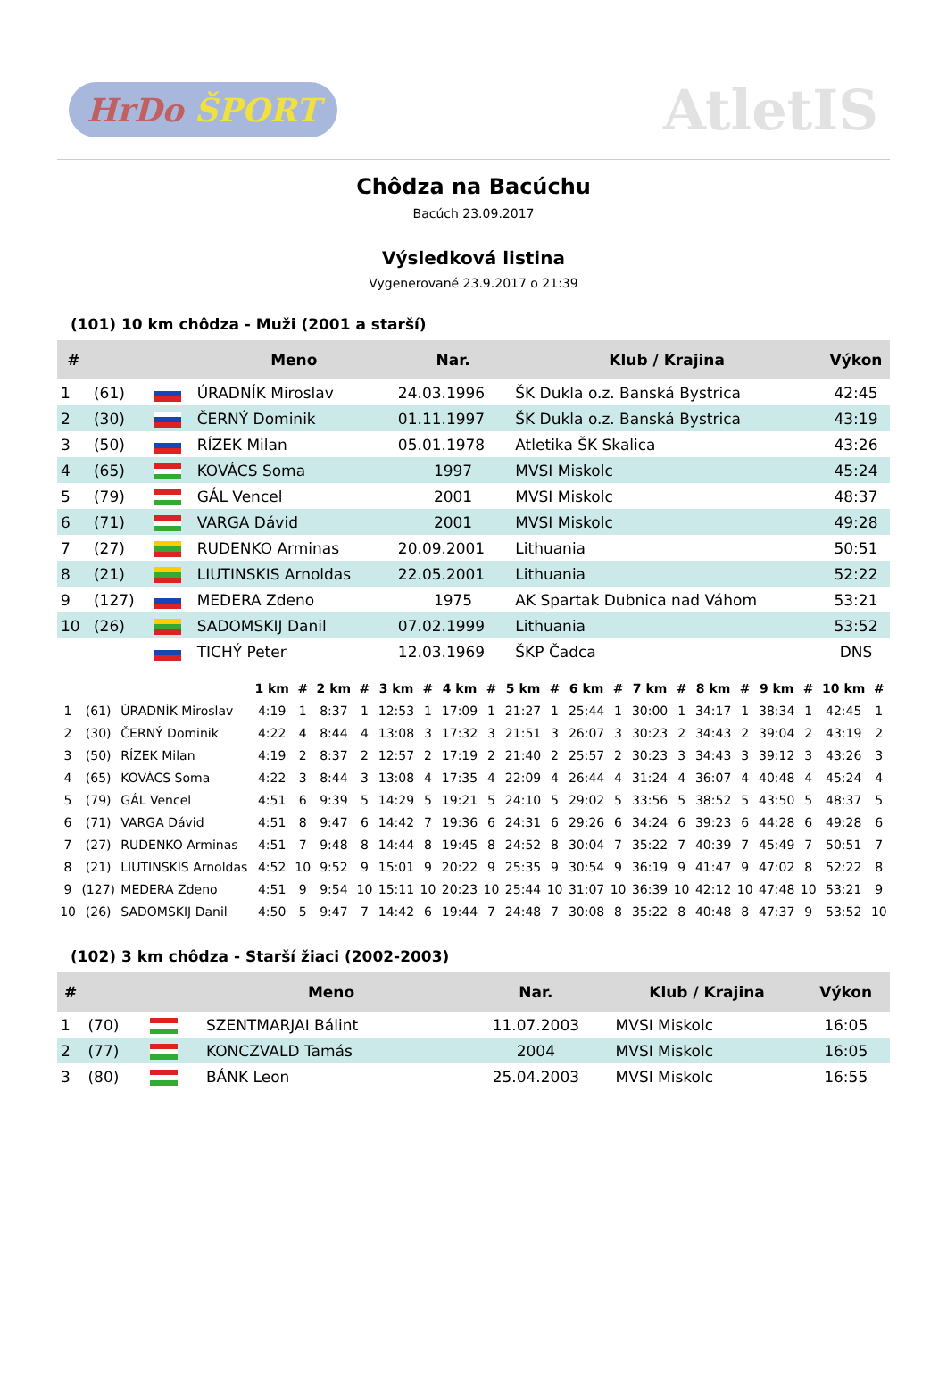HrDo ŠPORT
AtletIS
Chôdza na Bacúchu
Bacúch 23.09.2017
Výsledková listina
Vygenerované 23.9.2017 o 21:39
(101) 10 km chôdza - Muži (2001 a starší)
| # | | | Meno | Nar. | Klub / Krajina | Výkon |
| --- | --- | --- | --- | --- | --- | --- |
| 1 | (61) | | ÚRADNÍK Miroslav | 24.03.1996 | ŠK Dukla o.z. Banská Bystrica | 42:45 |
| 2 | (30) | | ČERNÝ Dominik | 01.11.1997 | ŠK Dukla o.z. Banská Bystrica | 43:19 |
| 3 | (50) | | RÍZEK Milan | 05.01.1978 | Atletika ŠK Skalica | 43:26 |
| 4 | (65) | | KOVÁCS Soma | 1997 | MVSI Miskolc | 45:24 |
| 5 | (79) | | GÁL Vencel | 2001 | MVSI Miskolc | 48:37 |
| 6 | (71) | | VARGA Dávid | 2001 | MVSI Miskolc | 49:28 |
| 7 | (27) | | RUDENKO Arminas | 20.09.2001 | Lithuania | 50:51 |
| 8 | (21) | | LIUTINSKIS Arnoldas | 22.05.2001 | Lithuania | 52:22 |
| 9 | (127) | | MEDERA Zdeno | 1975 | AK Spartak Dubnica nad Váhom | 53:21 |
| 10 | (26) | | SADOMSKIJ Danil | 07.02.1999 | Lithuania | 53:52 |
| | | | TICHÝ Peter | 12.03.1969 | ŠKP Čadca | DNS |
| | | | 1 km | # | 2 km | # | 3 km | # | 4 km | # | 5 km | # | 6 km | # | 7 km | # | 8 km | # | 9 km | # | 10 km | # |
| --- | --- | --- | --- | --- | --- | --- | --- | --- | --- | --- | --- | --- | --- | --- | --- | --- | --- | --- | --- | --- | --- | --- |
| 1 | (61) | ÚRADNÍK Miroslav | 4:19 | 1 | 8:37 | 1 | 12:53 | 1 | 17:09 | 1 | 21:27 | 1 | 25:44 | 1 | 30:00 | 1 | 34:17 | 1 | 38:34 | 1 | 42:45 | 1 |
| 2 | (30) | ČERNÝ Dominik | 4:22 | 4 | 8:44 | 4 | 13:08 | 3 | 17:32 | 3 | 21:51 | 3 | 26:07 | 3 | 30:23 | 2 | 34:43 | 2 | 39:04 | 2 | 43:19 | 2 |
| 3 | (50) | RÍZEK Milan | 4:19 | 2 | 8:37 | 2 | 12:57 | 2 | 17:19 | 2 | 21:40 | 2 | 25:57 | 2 | 30:23 | 3 | 34:43 | 3 | 39:12 | 3 | 43:26 | 3 |
| 4 | (65) | KOVÁCS Soma | 4:22 | 3 | 8:44 | 3 | 13:08 | 4 | 17:35 | 4 | 22:09 | 4 | 26:44 | 4 | 31:24 | 4 | 36:07 | 4 | 40:48 | 4 | 45:24 | 4 |
| 5 | (79) | GÁL Vencel | 4:51 | 6 | 9:39 | 5 | 14:29 | 5 | 19:21 | 5 | 24:10 | 5 | 29:02 | 5 | 33:56 | 5 | 38:52 | 5 | 43:50 | 5 | 48:37 | 5 |
| 6 | (71) | VARGA Dávid | 4:51 | 8 | 9:47 | 6 | 14:42 | 7 | 19:36 | 6 | 24:31 | 6 | 29:26 | 6 | 34:24 | 6 | 39:23 | 6 | 44:28 | 6 | 49:28 | 6 |
| 7 | (27) | RUDENKO Arminas | 4:51 | 7 | 9:48 | 8 | 14:44 | 8 | 19:45 | 8 | 24:52 | 8 | 30:04 | 7 | 35:22 | 7 | 40:39 | 7 | 45:49 | 7 | 50:51 | 7 |
| 8 | (21) | LIUTINSKIS Arnoldas | 4:52 | 10 | 9:52 | 9 | 15:01 | 9 | 20:22 | 9 | 25:35 | 9 | 30:54 | 9 | 36:19 | 9 | 41:47 | 9 | 47:02 | 8 | 52:22 | 8 |
| 9 | (127) | MEDERA Zdeno | 4:51 | 9 | 9:54 | 10 | 15:11 | 10 | 20:23 | 10 | 25:44 | 10 | 31:07 | 10 | 36:39 | 10 | 42:12 | 10 | 47:48 | 10 | 53:21 | 9 |
| 10 | (26) | SADOMSKIJ Danil | 4:50 | 5 | 9:47 | 7 | 14:42 | 6 | 19:44 | 7 | 24:48 | 7 | 30:08 | 8 | 35:22 | 8 | 40:48 | 8 | 47:37 | 9 | 53:52 | 10 |
(102) 3 km chôdza - Starší žiaci (2002-2003)
| # | | | Meno | Nar. | Klub / Krajina | Výkon |
| --- | --- | --- | --- | --- | --- | --- |
| 1 | (70) | | SZENTMARJAI Bálint | 11.07.2003 | MVSI Miskolc | 16:05 |
| 2 | (77) | | KONCZVALD Tamás | 2004 | MVSI Miskolc | 16:05 |
| 3 | (80) | | BÁNK Leon | 25.04.2003 | MVSI Miskolc | 16:55 |